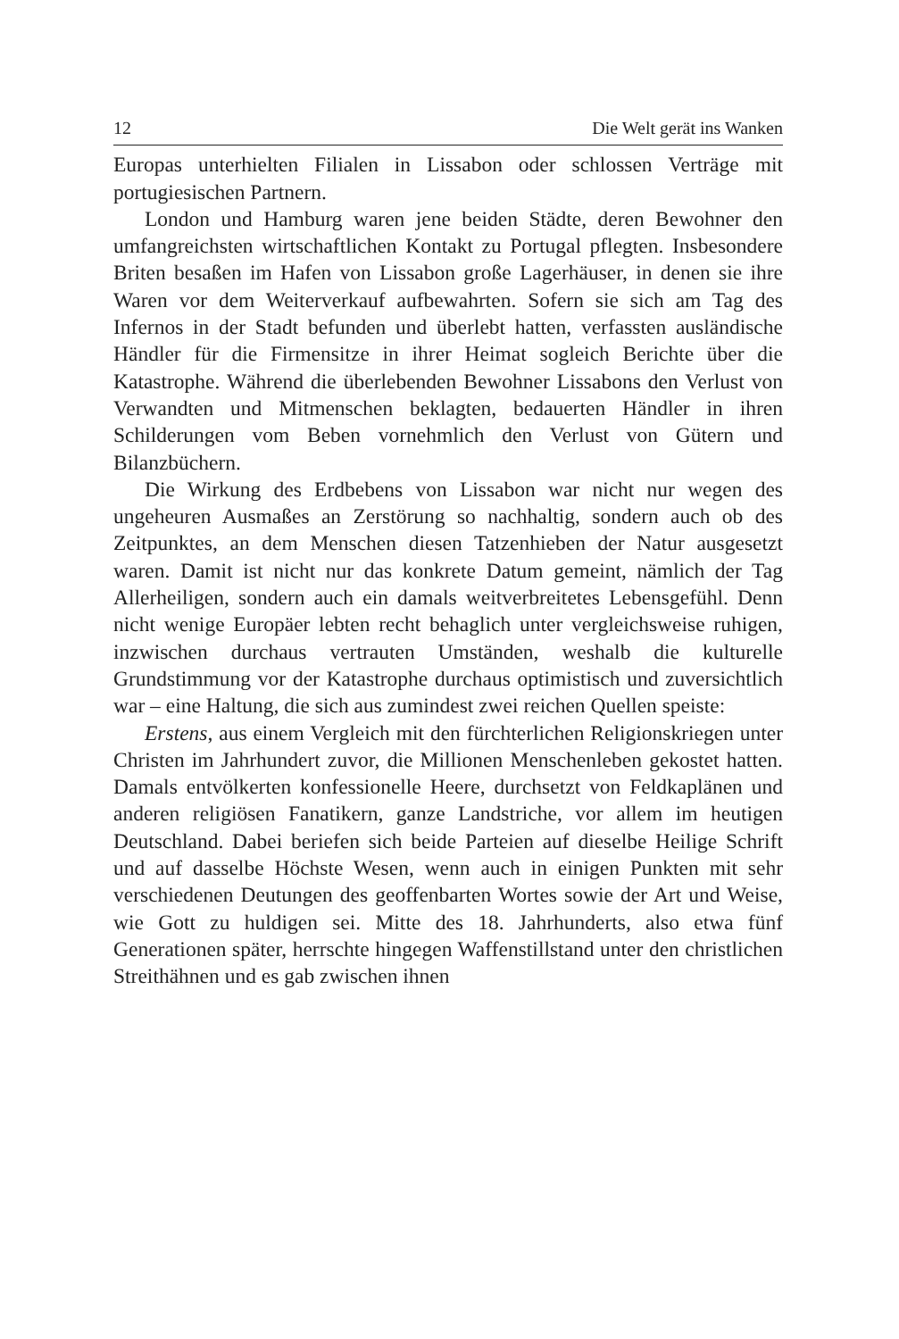12 Die Welt gerät ins Wanken
Europas unterhielten Filialen in Lissabon oder schlossen Verträge mit portugiesischen Partnern.
London und Hamburg waren jene beiden Städte, deren Bewohner den umfangreichsten wirtschaftlichen Kontakt zu Portugal pflegten. Insbesondere Briten besaßen im Hafen von Lissabon große Lagerhäuser, in denen sie ihre Waren vor dem Weiterverkauf aufbewahrten. Sofern sie sich am Tag des Infernos in der Stadt befunden und überlebt hatten, verfassten ausländische Händler für die Firmensitze in ihrer Heimat sogleich Berichte über die Katastrophe. Während die überlebenden Bewohner Lissabons den Verlust von Verwandten und Mitmenschen beklagten, bedauerten Händler in ihren Schilderungen vom Beben vornehmlich den Verlust von Gütern und Bilanzbüchern.
Die Wirkung des Erdbebens von Lissabon war nicht nur wegen des ungeheuren Ausmaßes an Zerstörung so nachhaltig, sondern auch ob des Zeitpunktes, an dem Menschen diesen Tatzenhieben der Natur ausgesetzt waren. Damit ist nicht nur das konkrete Datum gemeint, nämlich der Tag Allerheiligen, sondern auch ein damals weitverbreitetes Lebensgefühl. Denn nicht wenige Europäer lebten recht behaglich unter vergleichsweise ruhigen, inzwischen durchaus vertrauten Umständen, weshalb die kulturelle Grundstimmung vor der Katastrophe durchaus optimistisch und zuversichtlich war – eine Haltung, die sich aus zumindest zwei reichen Quellen speiste:
Erstens, aus einem Vergleich mit den fürchterlichen Religionskriegen unter Christen im Jahrhundert zuvor, die Millionen Menschenleben gekostet hatten. Damals entvölkerten konfessionelle Heere, durchsetzt von Feldkaplänen und anderen religiösen Fanatikern, ganze Landstriche, vor allem im heutigen Deutschland. Dabei beriefen sich beide Parteien auf dieselbe Heilige Schrift und auf dasselbe Höchste Wesen, wenn auch in einigen Punkten mit sehr verschiedenen Deutungen des geoffenbarten Wortes sowie der Art und Weise, wie Gott zu huldigen sei. Mitte des 18. Jahrhunderts, also etwa fünf Generationen später, herrschte hingegen Waffenstillstand unter den christlichen Streithähnen und es gab zwischen ihnen